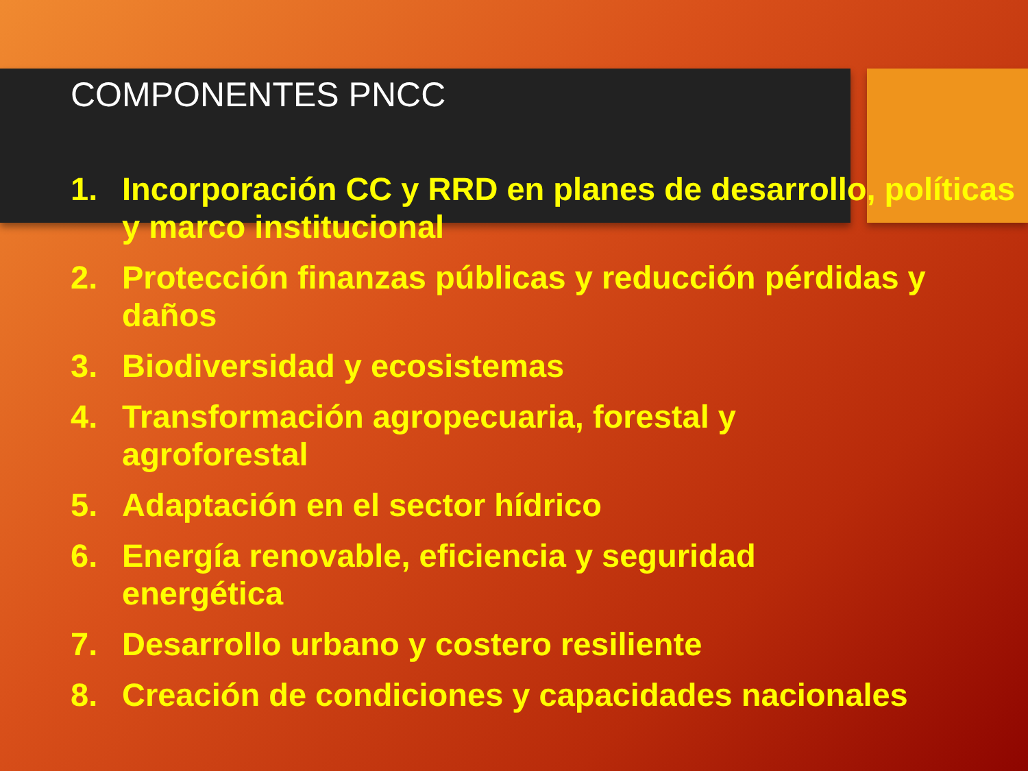COMPONENTES PNCC
1. Incorporación CC y RRD en planes de desarrollo, políticas y marco institucional
2. Protección finanzas públicas y reducción pérdidas y daños
3. Biodiversidad y ecosistemas
4. Transformación agropecuaria, forestal y
agroforestal
5. Adaptación en el sector hídrico
6. Energía renovable, eficiencia y seguridad
energética
7. Desarrollo urbano y costero resiliente
8. Creación de condiciones y capacidades nacionales